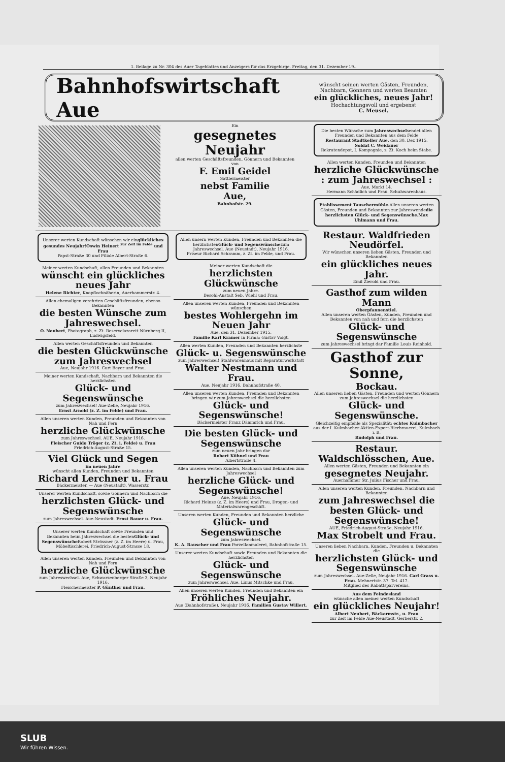1. Beilage zu Nr. 304 des Auer Tageblattes und Anzeigers für das Erzgebirge. Freitag, den 31. Dezember 19..
Bahnhofswirtschaft Aue
wünscht seinen werten Gästen, Freunden, Nachbarn, Gönnern und werten Beamten
ein glückliches, neues Jahr!
Hochachtungsvoll und ergebenst
C. Meusel.
Ein
gesegnetes Neujahr
allen werten Geschäftsfreunden, Gönnern und Bekannten
von
F. Emil Geidel
Sattlermeister
nebst Familie
Aue,
Bahnhofstr. 29.
Unserer werten Kundschaft wünschen wir einglückliches gesundes Neujahr!Oswin Heinert <sup>zur Zeit im Felde</sup> und Frau
Papst-Straße 30 und Filiale Albert-Straße 6.
Meiner werten Kundschaft, allen Freunden und Bekannten
wünscht ein glückliches neues Jahr
Helene Richter, Knopflochnäherin, Auerhammerstr. 4.
Allen ehemaligen verehrten Geschäftsfreunden, ebenso Bekannten
die besten Wünsche zum Jahreswechsel.
O. Neubert, Photograph, z. Zt. Reservelazarett Nürnberg II, Ludwigsfeld.
Allen werten Geschäftsfreunden und Bekannten
die besten Glückwünsche zum Jahreswechsel
Aue, Neujahr 1916. Curt Beyer und Frau.
Meiner werten Kundschaft, Nachbarn und Bekannten die herzlichsten
Glück- und Segenswünsche
zum Jahreswechsel! Aue-Zelle, Neujahr 1916.
Ernst Arnold (z. Z. im Felde) und Frau.
Allen unseren werten Kunden, Freunden und Bekannten von Nah und Fern
herzliche Glückwünsche
zum Jahreswechsel. AUE, Neujahr 1916.
Fleischer Guido Tröger (z. Zt. i. Felde) u. Frau
Friedrich-August-Straße 15.
Viel Glück und Segen
im neuen Jahre
wünscht allen Kunden, Freunden und Bekannten
Richard Lerchner u. Frau
Bäckermeister. — Aue (Neustadt), Wasserstr.
Unserer werten Kundschaft, sowie Gönnern und Nachbarn die
herzlichsten Glück- und Segenswünsche
zum Jahreswechsel. Aue-Neustadt. Ernst Bauer u. Frau.
Unserer werten Kundschaft sowie Freunden und Bekannten beim Jahreswechsel die bestenGlück- und Segenswünsche Robert Strössner (z. Z. im Heere) u. Frau,
Möbeltischlerei, Friedrich-August-Strasse 18.
Allen unseren werten Kunden, Freunden und Bekannten von Nah und Fern
herzliche Glückwünsche
zum Jahreswechsel. Aue, Schwarzenberger Straße 3, Neujahr 1916.
Fleischermeister P. Günther und Frau.
Allen unsern werten Kunden, Freunden und Bekannten die herzlichstenGlück- und Segenswünschezum Jahreswechsel. Aue (Neustadt), Neujahr 1916.
Friseur Richard Schramm, z. Zt. im Felde, und Frau.
Meiner werten Kundschaft die
herzlichsten Glückwünsche
zum neuen Jahre.
Besohl-Anstalt Seb. Wiehl und Frau.
Allen unseren werten Kunden, Freunden und Bekannten wünschen
bestes Wohlergehn im Neuen Jahr
Aue, den 31. Dezember 1915.
Familie Karl Kramer in Firma: Gustav Voigt.
Allen werten Kunden, Freunden und Bekannten herzlichste
Glück- u. Segenswünsche
zum Jahreswechsel! Stahlwarenhaus mit Reparaturwerkstatt
Walter Nestmann und Frau.
Aue, Neujahr 1916, Bahnhofstraße 40.
Allen unseren werten Kunden, Freunden und Bekannten bringen wir zum Jahreswechsel die herzlichsten
Glück- und Segenswünsche!
Bäckermeister Franz Dämmrich und Frau.
Die besten Glück- und Segenswünsche
zum neuen Jahr bringen dar
Robert Kühnel und Frau
Albertstraße 4.
Allen unseren werten Kunden, Nachbarn und Bekannten zum Jahreswechsel
herzliche Glück- und Segenswünsche!
Aue, Neujahr 1916.
Richard Heinze (z. Z. im Heere) und Frau, Drogen- und Materialwarengeschäft.
Unseren werten Kunden, Freunden und Bekannten herzliche
Glück- und Segenswünsche
zum Jahreswechsel.
K. A. Rauscher und Frau Porzellanmalerei, Bahnhofstraße 15.
Unserer werten Kundschaft sowie Freunden und Bekannten die herzlichsten
Glück- und Segenswünsche
zum Jahreswechsel. Aue. Linus Mitschke und Frau.
Allen unseren werten Kunden, Freunden und Bekannten ein
Fröhliches Neujahr.
Aue (Bahnhofstraße), Neujahr 1916. Familien Gustav Willert.
Die besten Wünsche zum Jahreswechselsendet allen Freunden und Bekannten aus dem Felde
Restaurant Stadtkeller Aue. den 30. Dez 1915.
Soldat C. Weidauer
Rekrutendepot, I. Kompagnie, z. Zt. Koch beim Stabe.
Allen werten Kunden, Freunden und Bekannten
herzliche Glückwünsche : zum Jahreswechsel :
Aue, Markt 14.
Hermann Schädlich und Frau. Schuhwarenhaus.
Etablissement Tauschermühle. Allen unseren werten Gästen, Freunden und Bekannten zur Jahreswendedie herzlichsten Glück- und Segenswünsche. Max Uhlmann und Frau.
Restaur. Waldfrieden Neudörfel.
Wir wünschen unseren lieben Gästen, Freunden und Bekannten
ein glückliches neues Jahr.
Emil Zierold und Frau.
Gasthof zum wilden Mann
Oberpfannenstiel.
Allen unseren werten Gästen, Kunden, Freunden und Bekannten von nah und fern die herzlichsten
Glück- und Segenswünsche
zum Jahreswechsel bringt dar Familie Louis Reinhold.
Gasthof zur Sonne,
Bockau.
Allen unseren lieben Gästen, Freunden und werten Gönnern zum Jahreswechsel die herzlichsten
Glück- und Segenswünsche.
Gleichzeitig empfehle als Spezialität: echtes Kulmbacher aus der I. Kulmbacher Aktien-Export-Bierbrauerei, Kulmbach i. B.
Rudolph und Frau.
Restaur. Waldschlösschen, Aue.
Allen werten Gästen, Freunden und Bekannten ein
gesegnetes Neujahr.
Auerhammer Str. Julius Fischer und Frau.
Allen unseren werten Kunden, Freunden, Nachbarn und Bekannten
zum Jahreswechsel die besten Glück- und Segenswünsche!
AUE, Friedrich-August-Straße, Neujahr 1916.
Max Strobelt und Frau.
Unseren lieben Nachbarn, Kunden, Freunden u. Bekannten die
herzlichsten Glück- und Segenswünsche
zum Jahreswechsel. Aue-Zelle, Neujahr 1916. Carl Grass u. Frau. Mehnertstr. 37. Tel. 417.
Mitglied des Rabattsparvereins.
Aus dem Feindesland
wünsche allen meiner werten Kundschaft
ein glückliches Neujahr!
Albert Neubert, Bäckermstr., u. Frau
zur Zeit im Felde Aue-Neustadt, Gerberstr. 2.
SLUB
Wir führen Wissen.